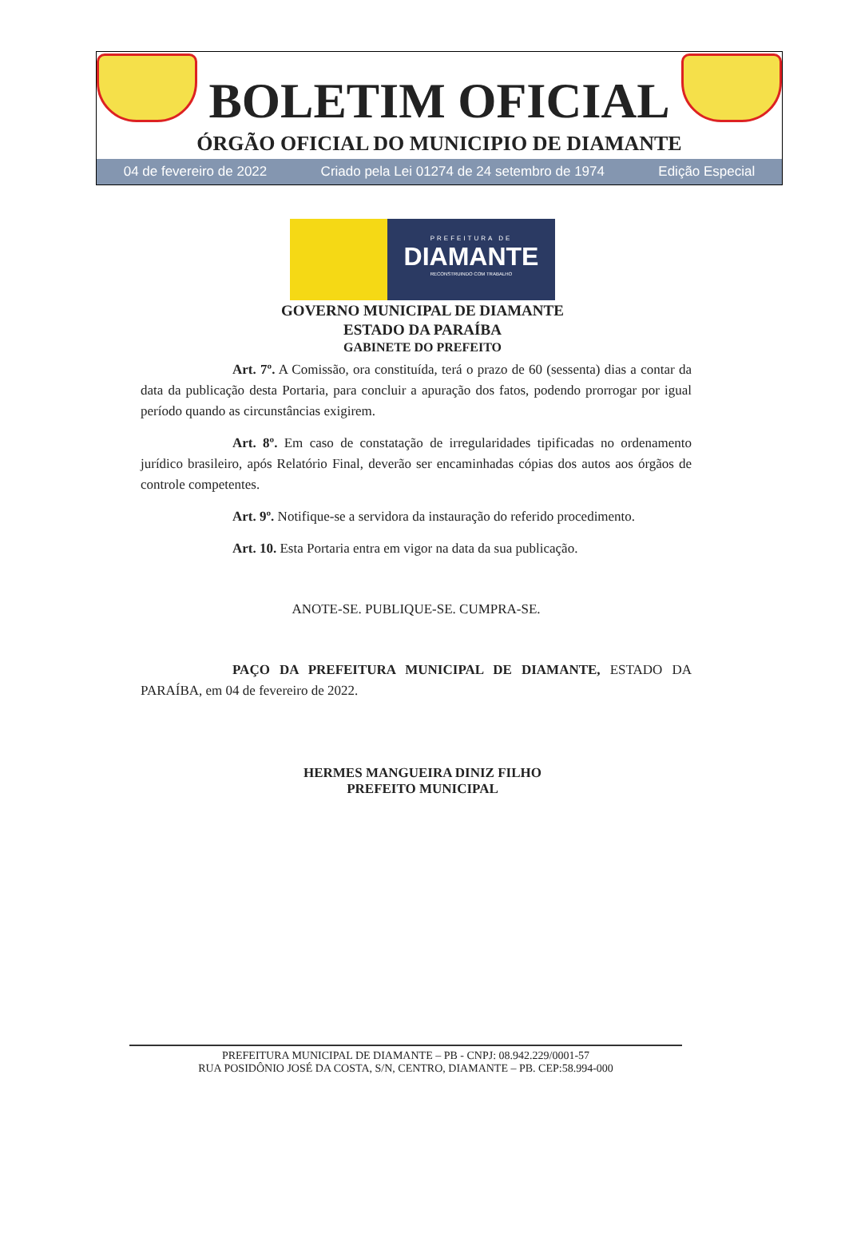BOLETIM OFICIAL
ÓRGÃO OFICIAL DO MUNICIPIO DE DIAMANTE
04 de fevereiro de 2022 Criado pela Lei 01274 de 24 setembro de 1974 Edição Especial
PREFEITURA DE
DIAMANTE
RECONSTRUINDO COM TRABALHO
GOVERNO MUNICIPAL DE DIAMANTE
ESTADO DA PARAÍBA
GABINETE DO PREFEITO
Art. 7º. A Comissão, ora constituída, terá o prazo de 60 (sessenta) dias a contar da data da publicação desta Portaria, para concluir a apuração dos fatos, podendo prorrogar por igual período quando as circunstâncias exigirem.
Art. 8º. Em caso de constatação de irregularidades tipificadas no ordenamento jurídico brasileiro, após Relatório Final, deverão ser encaminhadas cópias dos autos aos órgãos de controle competentes.
Art. 9º. Notifique-se a servidora da instauração do referido procedimento.
Art. 10. Esta Portaria entra em vigor na data da sua publicação.
ANOTE-SE. PUBLIQUE-SE. CUMPRA-SE.
PAÇO DA PREFEITURA MUNICIPAL DE DIAMANTE, ESTADO DA PARAÍBA, em 04 de fevereiro de 2022.
HERMES MANGUEIRA DINIZ FILHO
PREFEITO MUNICIPAL
PREFEITURA MUNICIPAL DE DIAMANTE – PB - CNPJ: 08.942.229/0001-57
RUA POSIDÔNIO JOSÉ DA COSTA, S/N, CENTRO, DIAMANTE – PB. CEP:58.994-000